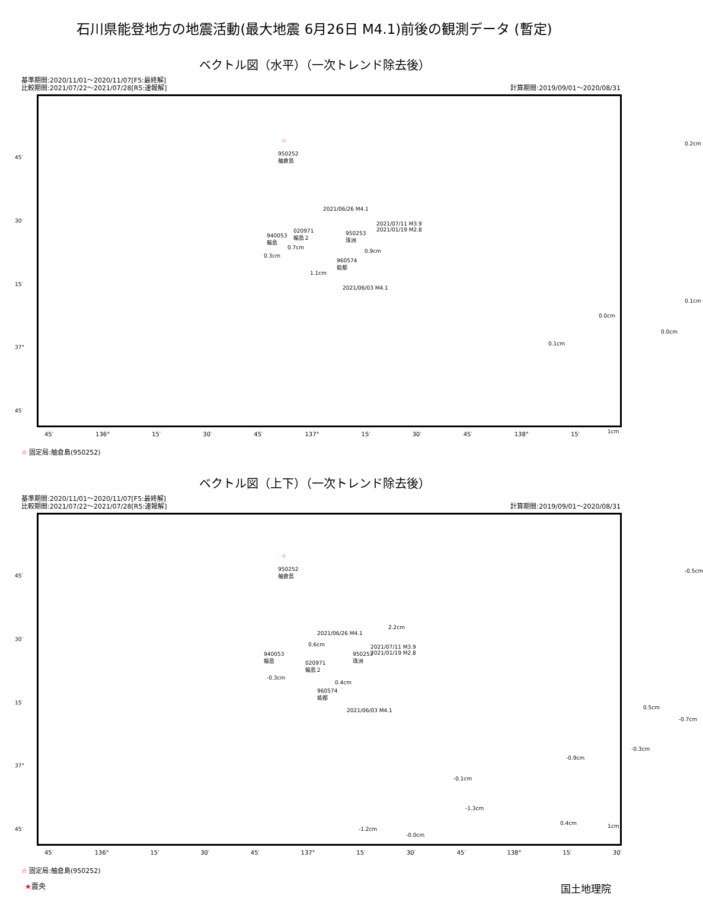石川県能登地方の地震活動(最大地震 6月26日 M4.1)前後の観測データ (暫定)
ベクトル図（水平）（一次トレンド除去後）
基準期間:2020/11/01～2020/11/07[F5:最終解]
比較期間:2021/07/22～2021/07/28[R5:速報解]
計算期間:2019/09/01～2020/08/31
☆ 950252
舳倉島
45′
30′
15′
37°
45′
2021/06/26 M4.1
2021/07/11 M3.9
2021/01/19 M2.8 020971
輪島２ 940053
輪島
950253
珠洲
960574
能都
2021/06/03 M4.1
0.7cm
0.9cm
0.3cm
1.1cm
0.2cm
0.1cm
0.0cm
0.0cm
0.1cm
1cm
45′ 136° 15′ 30′ 45′ 137° 15′ 30′ 45′ 138° 15′
☆ 固定局:舳倉島(950252)
ベクトル図（上下）（一次トレンド除去後）
基準期間:2020/11/01～2020/11/07[F5:最終解]
比較期間:2021/07/22～2021/07/28[R5:速報解]
計算期間:2019/09/01～2020/08/31
☆
950252
舳倉島 45′
30′
15′
37°
45′
2.2cm
2021/06/26 M4.1
2021/07/11 M3.9
2021/01/19 M2.8
0.6cm
940053
輪島
950253
珠洲 020971
輪島２
-0.3cm
0.4cm
960574
能都
2021/06/03 M4.1
-0.5cm
0.5cm
-0.7cm
-0.3cm
-0.9cm
-0.1cm
-1.3cm
-1.2cm
-0.0cm
0.4cm 1cm
45′ 136° 15′ 30′ 45′ 137° 15′ 30′ 45′ 138° 15′ 30′
☆ 固定局:舳倉島(950252)
★震央 国土地理院